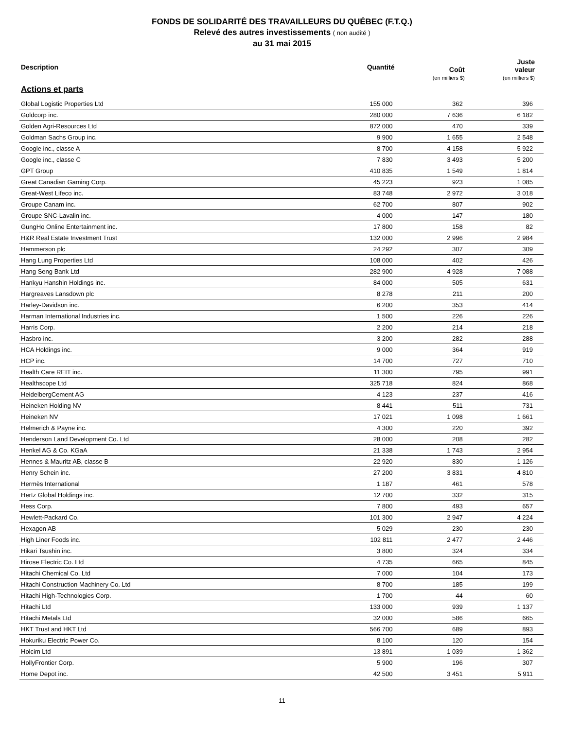FONDS DE SOLIDARITÉ DES TRAVAILLEURS DU QUÉBEC (F.T.Q.)
Relevé des autres investissements ( non audité )
au 31 mai 2015
| Description | Quantité | Coût (en milliers $) | Juste valeur (en milliers $) |
| --- | --- | --- | --- |
| Actions et parts | | | |
| Global Logistic Properties Ltd | 155 000 | 362 | 396 |
| Goldcorp inc. | 280 000 | 7 636 | 6 182 |
| Golden Agri-Resources Ltd | 872 000 | 470 | 339 |
| Goldman Sachs Group inc. | 9 900 | 1 655 | 2 548 |
| Google inc., classe A | 8 700 | 4 158 | 5 922 |
| Google inc., classe C | 7 830 | 3 493 | 5 200 |
| GPT Group | 410 835 | 1 549 | 1 814 |
| Great Canadian Gaming Corp. | 45 223 | 923 | 1 085 |
| Great-West Lifeco inc. | 83 748 | 2 972 | 3 018 |
| Groupe Canam inc. | 62 700 | 807 | 902 |
| Groupe SNC-Lavalin inc. | 4 000 | 147 | 180 |
| GungHo Online Entertainment inc. | 17 800 | 158 | 82 |
| H&R Real Estate Investment Trust | 132 000 | 2 996 | 2 984 |
| Hammerson plc | 24 292 | 307 | 309 |
| Hang Lung Properties Ltd | 108 000 | 402 | 426 |
| Hang Seng Bank Ltd | 282 900 | 4 928 | 7 088 |
| Hankyu Hanshin Holdings inc. | 84 000 | 505 | 631 |
| Hargreaves Lansdown plc | 8 278 | 211 | 200 |
| Harley-Davidson inc. | 6 200 | 353 | 414 |
| Harman International Industries inc. | 1 500 | 226 | 226 |
| Harris Corp. | 2 200 | 214 | 218 |
| Hasbro inc. | 3 200 | 282 | 288 |
| HCA Holdings inc. | 9 000 | 364 | 919 |
| HCP inc. | 14 700 | 727 | 710 |
| Health Care REIT inc. | 11 300 | 795 | 991 |
| Healthscope Ltd | 325 718 | 824 | 868 |
| HeidelbergCement AG | 4 123 | 237 | 416 |
| Heineken Holding NV | 8 441 | 511 | 731 |
| Heineken NV | 17 021 | 1 098 | 1 661 |
| Helmerich & Payne inc. | 4 300 | 220 | 392 |
| Henderson Land Development Co. Ltd | 28 000 | 208 | 282 |
| Henkel AG & Co. KGaA | 21 338 | 1 743 | 2 954 |
| Hennes & Mauritz AB, classe B | 22 920 | 830 | 1 126 |
| Henry Schein inc. | 27 200 | 3 831 | 4 810 |
| Hermès International | 1 187 | 461 | 578 |
| Hertz Global Holdings inc. | 12 700 | 332 | 315 |
| Hess Corp. | 7 800 | 493 | 657 |
| Hewlett-Packard Co. | 101 300 | 2 947 | 4 224 |
| Hexagon AB | 5 029 | 230 | 230 |
| High Liner Foods inc. | 102 811 | 2 477 | 2 446 |
| Hikari Tsushin inc. | 3 800 | 324 | 334 |
| Hirose Electric Co. Ltd | 4 735 | 665 | 845 |
| Hitachi Chemical Co. Ltd | 7 000 | 104 | 173 |
| Hitachi Construction Machinery Co. Ltd | 8 700 | 185 | 199 |
| Hitachi High-Technologies Corp. | 1 700 | 44 | 60 |
| Hitachi Ltd | 133 000 | 939 | 1 137 |
| Hitachi Metals Ltd | 32 000 | 586 | 665 |
| HKT Trust and HKT Ltd | 566 700 | 689 | 893 |
| Hokuriku Electric Power Co. | 8 100 | 120 | 154 |
| Holcim Ltd | 13 891 | 1 039 | 1 362 |
| HollyFrontier Corp. | 5 900 | 196 | 307 |
| Home Depot inc. | 42 500 | 3 451 | 5 911 |
11